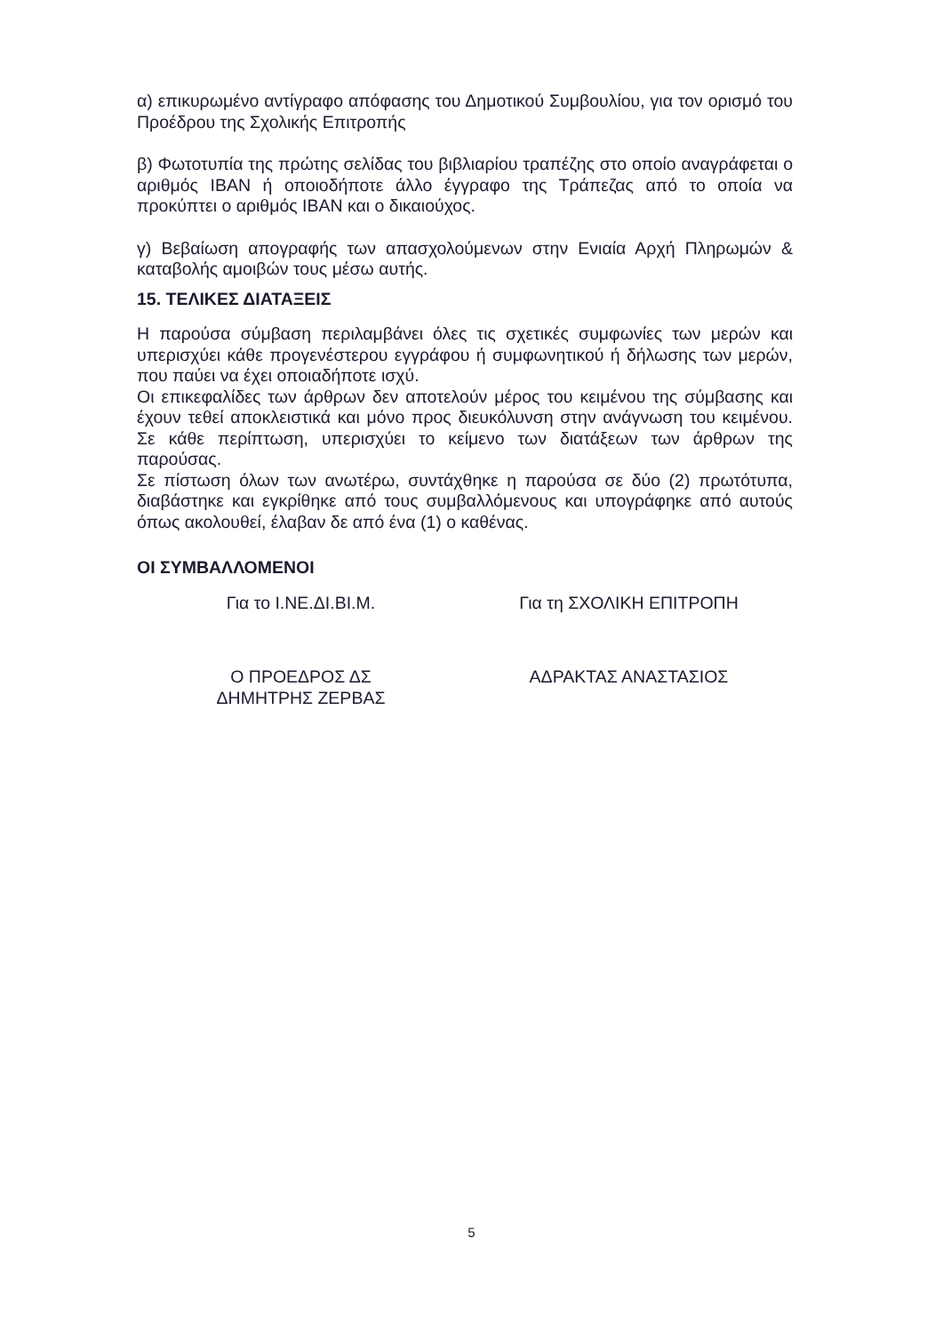α) επικυρωμένο αντίγραφο απόφασης του Δημοτικού Συμβουλίου, για τον ορισμό του Προέδρου της Σχολικής Επιτροπής
β) Φωτοτυπία της πρώτης σελίδας του βιβλιαρίου τραπέζης στο οποίο αναγράφεται ο αριθμός ΙΒΑΝ ή οποιοδήποτε άλλο έγγραφο της Τράπεζας από το οποία να προκύπτει ο αριθμός ΙΒΑΝ και ο δικαιούχος.
γ) Βεβαίωση απογραφής των απασχολούμενων στην Ενιαία Αρχή Πληρωμών & καταβολής αμοιβών τους μέσω αυτής.
15. ΤΕΛΙΚΕΣ ΔΙΑΤΑΞΕΙΣ
Η παρούσα σύμβαση περιλαμβάνει όλες τις σχετικές συμφωνίες των μερών και υπερισχύει κάθε προγενέστερου εγγράφου ή συμφωνητικού ή δήλωσης των μερών, που παύει να έχει οποιαδήποτε ισχύ.
Οι επικεφαλίδες των άρθρων δεν αποτελούν μέρος του κειμένου της σύμβασης και έχουν τεθεί αποκλειστικά και μόνο προς διευκόλυνση στην ανάγνωση του κειμένου. Σε κάθε περίπτωση, υπερισχύει το κείμενο των διατάξεων των άρθρων της παρούσας.
Σε πίστωση όλων των ανωτέρω, συντάχθηκε η παρούσα σε δύο (2) πρωτότυπα, διαβάστηκε και εγκρίθηκε από τους συμβαλλόμενους και υπογράφηκε από αυτούς όπως ακολουθεί, έλαβαν δε από ένα (1) ο καθένας.
ΟΙ ΣΥΜΒΑΛΛΟΜΕΝΟΙ
Για το Ι.ΝΕ.ΔΙ.ΒΙ.Μ. Για τη ΣΧΟΛΙΚΗ ΕΠΙΤΡΟΠΗ
Ο ΠΡΟΕΔΡΟΣ ΔΣ
ΔΗΜΗΤΡΗΣ ΖΕΡΒΑΣ
ΑΔΡΑΚΤΑΣ ΑΝΑΣΤΑΣΙΟΣ
5